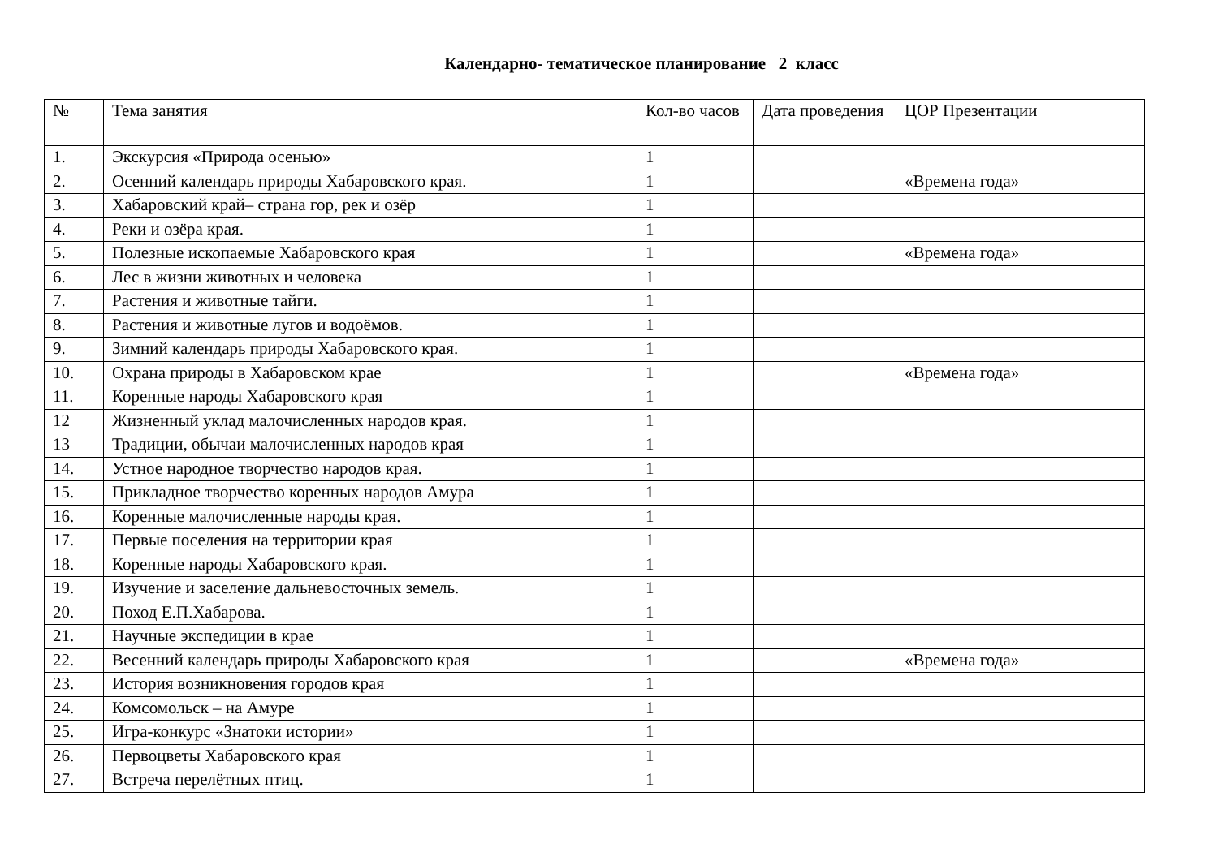Календарно- тематическое планирование 2 класс
| № | Тема занятия | Кол-во часов | Дата проведения | ЦОР Презентации |
| 1. | Экскурсия «Природа осенью» | 1 | | |
| 2. | Осенний календарь природы Хабаровского края. | 1 | | «Времена года» |
| 3. | Хабаровский край– страна гор, рек и озёр | 1 | | |
| 4. | Реки и озёра края. | 1 | | |
| 5. | Полезные ископаемые Хабаровского края | 1 | | «Времена года» |
| 6. | Лес в жизни животных и человека | 1 | | |
| 7. | Растения и животные тайги. | 1 | | |
| 8. | Растения и животные лугов и водоёмов. | 1 | | |
| 9. | Зимний календарь природы Хабаровского края. | 1 | | |
| 10. | Охрана природы в Хабаровском крае | 1 | | «Времена года» |
| 11. | Коренные народы Хабаровского края | 1 | | |
| 12 | Жизненный уклад малочисленных народов края. | 1 | | |
| 13 | Традиции, обычаи малочисленных народов края | 1 | | |
| 14. | Устное народное творчество народов края. | 1 | | |
| 15. | Прикладное творчество коренных народов Амура | 1 | | |
| 16. | Коренные малочисленные народы края. | 1 | | |
| 17. | Первые поселения на территории края | 1 | | |
| 18. | Коренные народы Хабаровского края. | 1 | | |
| 19. | Изучение и заселение дальневосточных земель. | 1 | | |
| 20. | Поход Е.П.Хабарова. | 1 | | |
| 21. | Научные экспедиции в крае | 1 | | |
| 22. | Весенний календарь природы Хабаровского края | 1 | | «Времена года» |
| 23. | История возникновения городов края | 1 | | |
| 24. | Комсомольск – на Амуре | 1 | | |
| 25. | Игра-конкурс «Знатоки истории» | 1 | | |
| 26. | Первоцветы Хабаровского края | 1 | | |
| 27. | Встреча перелётных птиц. | 1 | | |